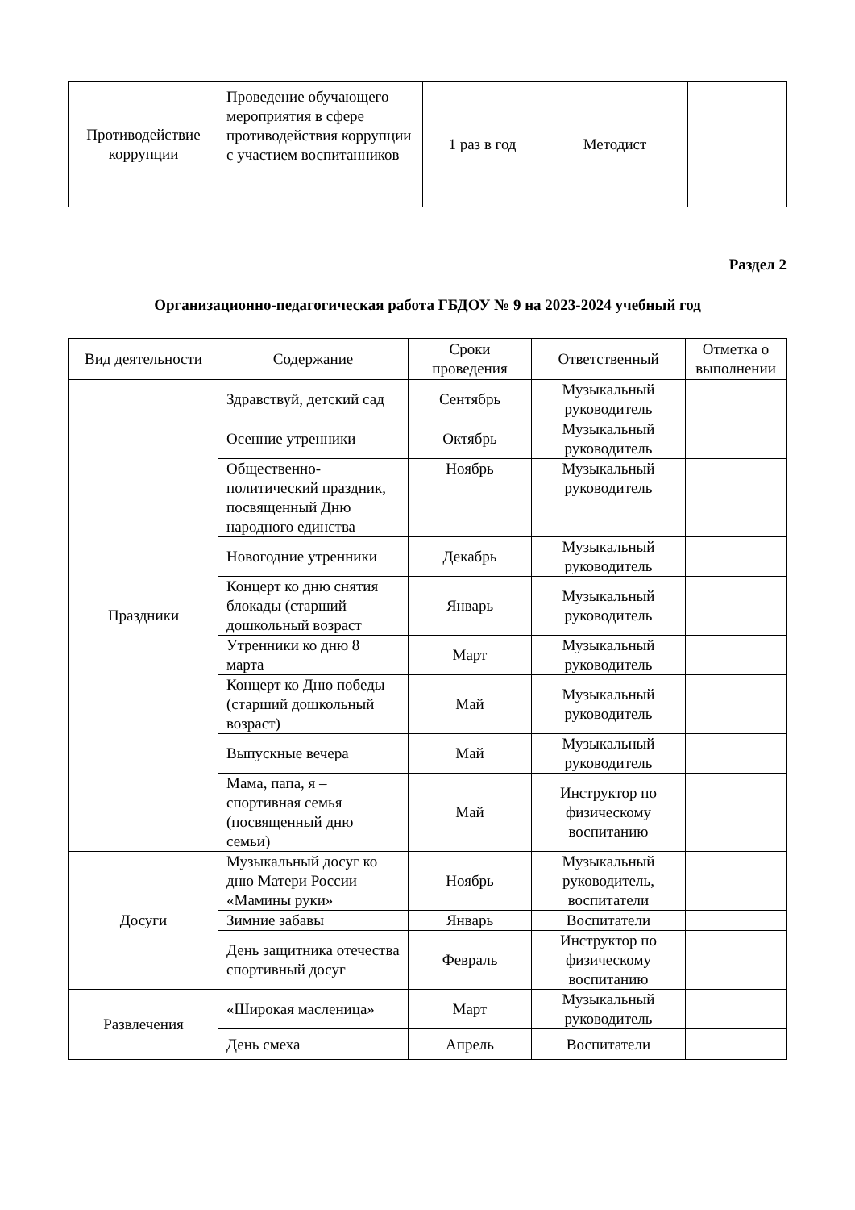| Противодействие коррупции | Проведение обучающего мероприятия в сфере противодействия коррупции с участием воспитанников | 1 раз в год | Методист | |
Раздел 2
Организационно-педагогическая работа ГБДОУ № 9 на 2023-2024 учебный год
| Вид деятельности | Содержание | Сроки проведения | Ответственный | Отметка о выполнении |
| --- | --- | --- | --- | --- |
| Праздники | Здравствуй, детский сад | Сентябрь | Музыкальный руководитель | |
| | Осенние утренники | Октябрь | Музыкальный руководитель | |
| | Общественно-политический праздник, посвященный Дню народного единства | Ноябрь | Музыкальный руководитель | |
| | Новогодние утренники | Декабрь | Музыкальный руководитель | |
| | Концерт ко дню снятия блокады (старший дошкольный возраст | Январь | Музыкальный руководитель | |
| | Утренники ко дню 8 марта | Март | Музыкальный руководитель | |
| | Концерт ко Дню победы (старший дошкольный возраст) | Май | Музыкальный руководитель | |
| | Выпускные вечера | Май | Музыкальный руководитель | |
| | Мама, папа, я – спортивная семья (посвященный дню семьи) | Май | Инструктор по физическому воспитанию | |
| Досуги | Музыкальный досуг ко дню Матери России «Мамины руки» | Ноябрь | Музыкальный руководитель, воспитатели | |
| | Зимние забавы | Январь | Воспитатели | |
| | День защитника отечества спортивный досуг | Февраль | Инструктор по физическому воспитанию | |
| Развлечения | «Широкая масленица» | Март | Музыкальный руководитель | |
| | День смеха | Апрель | Воспитатели | |